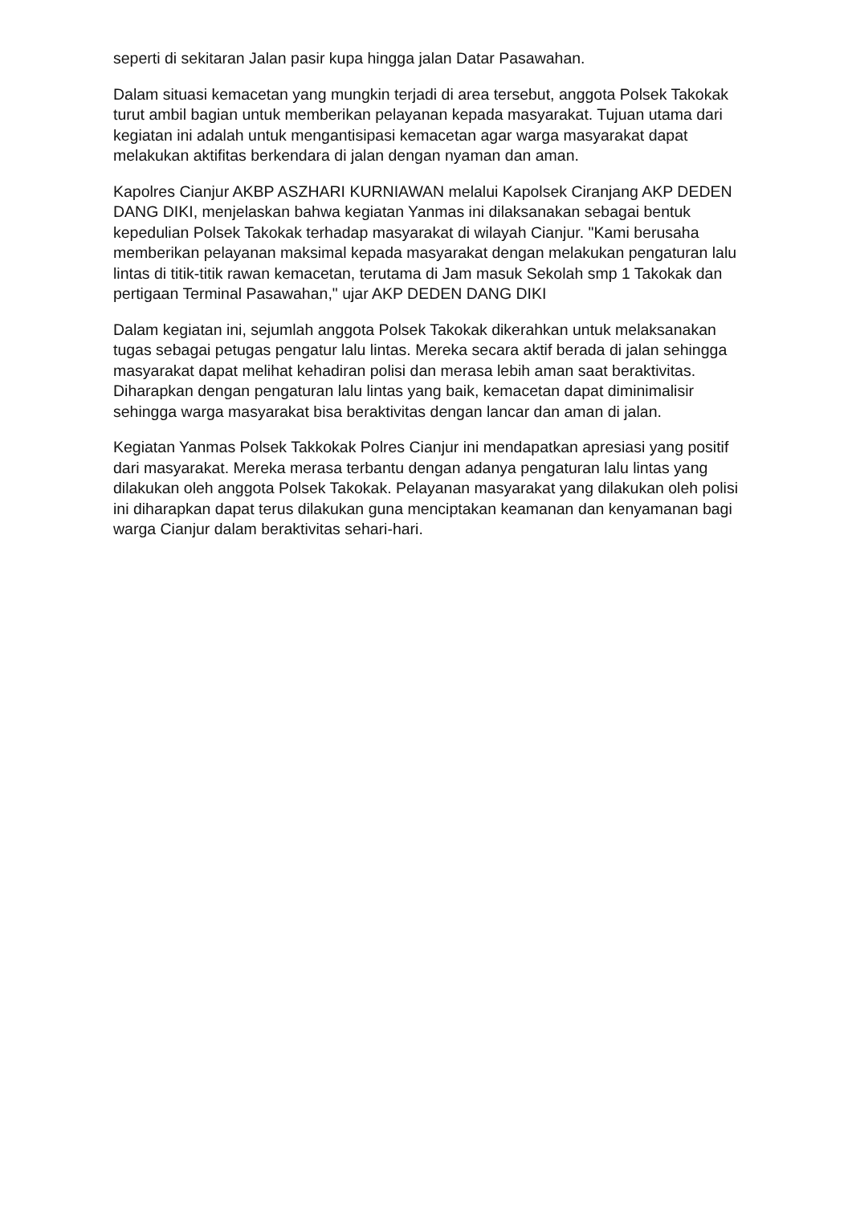seperti di sekitaran Jalan pasir kupa hingga jalan Datar Pasawahan.
Dalam situasi kemacetan yang mungkin terjadi di area tersebut, anggota Polsek Takokak turut ambil bagian untuk memberikan pelayanan kepada masyarakat. Tujuan utama dari kegiatan ini adalah untuk mengantisipasi kemacetan agar warga masyarakat dapat melakukan aktifitas berkendara di jalan dengan nyaman dan aman.
Kapolres Cianjur AKBP ASZHARI KURNIAWAN melalui Kapolsek Ciranjang AKP DEDEN DANG DIKI, menjelaskan bahwa kegiatan Yanmas ini dilaksanakan sebagai bentuk kepedulian Polsek Takokak terhadap masyarakat di wilayah Cianjur. "Kami berusaha memberikan pelayanan maksimal kepada masyarakat dengan melakukan pengaturan lalu lintas di titik-titik rawan kemacetan, terutama di Jam masuk Sekolah smp 1 Takokak dan pertigaan Terminal Pasawahan," ujar AKP DEDEN DANG DIKI
Dalam kegiatan ini, sejumlah anggota Polsek Takokak dikerahkan untuk melaksanakan tugas sebagai petugas pengatur lalu lintas. Mereka secara aktif berada di jalan sehingga masyarakat dapat melihat kehadiran polisi dan merasa lebih aman saat beraktivitas. Diharapkan dengan pengaturan lalu lintas yang baik, kemacetan dapat diminimalisir sehingga warga masyarakat bisa beraktivitas dengan lancar dan aman di jalan.
Kegiatan Yanmas Polsek Takkokak Polres Cianjur ini mendapatkan apresiasi yang positif dari masyarakat. Mereka merasa terbantu dengan adanya pengaturan lalu lintas yang dilakukan oleh anggota Polsek Takokak. Pelayanan masyarakat yang dilakukan oleh polisi ini diharapkan dapat terus dilakukan guna menciptakan keamanan dan kenyamanan bagi warga Cianjur dalam beraktivitas sehari-hari.